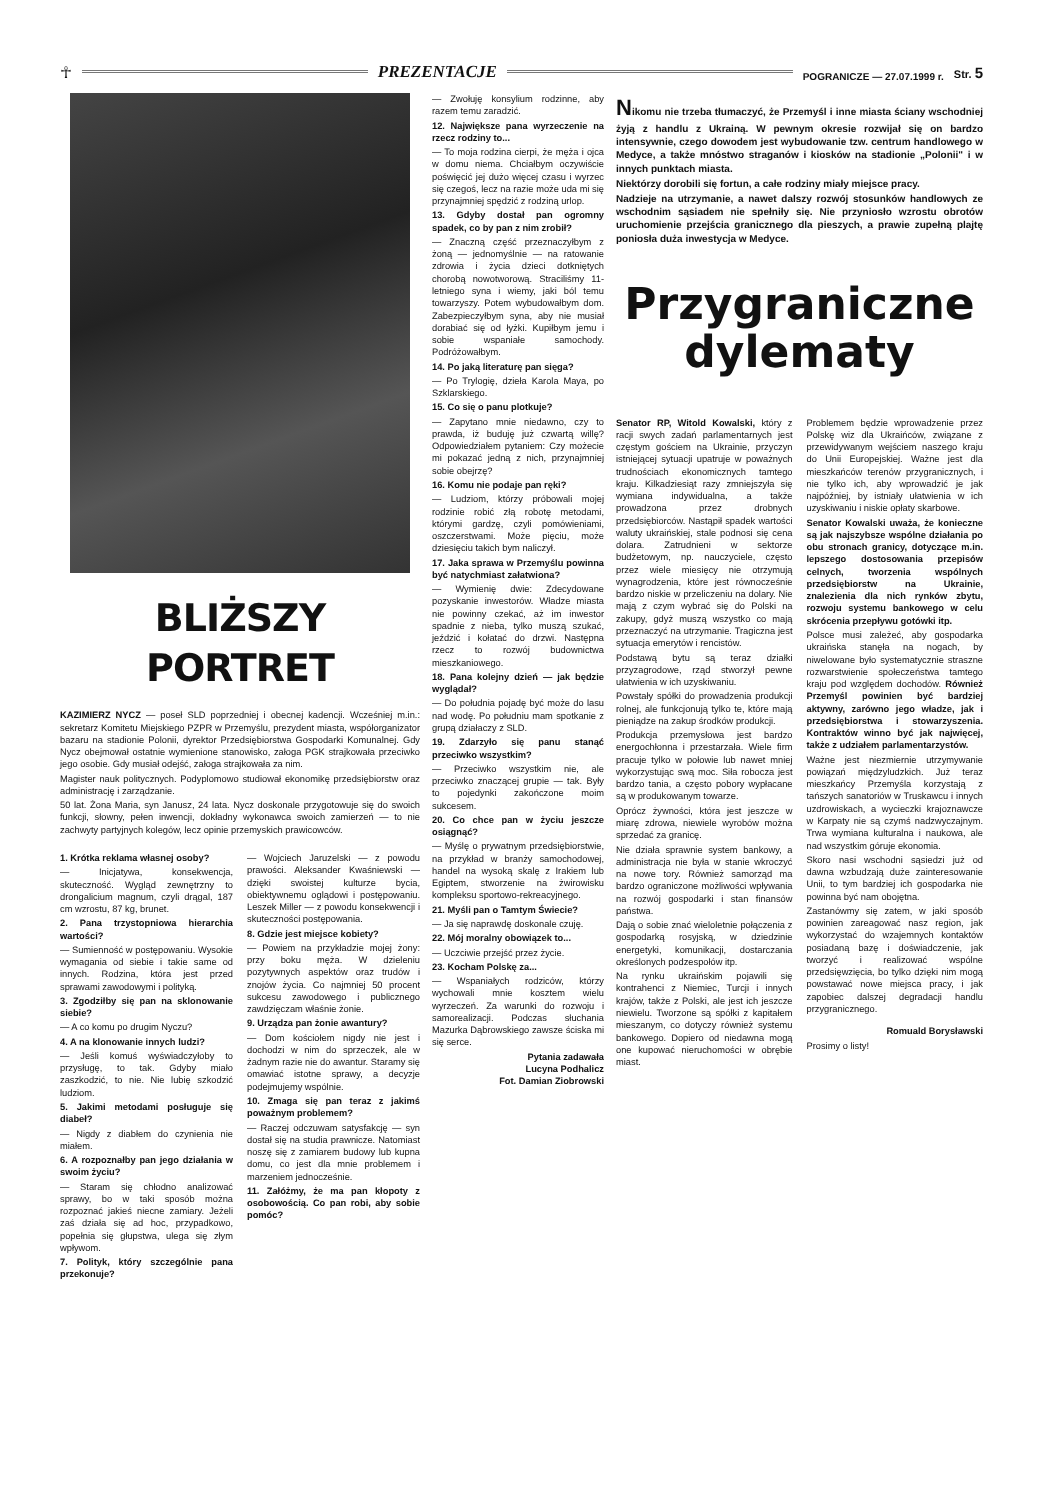☥
PREZENTACJE
POGRANICZE — 27.07.1999 r. Str. 5
BLIŻSZY PORTRET
KAZIMIERZ NYCZ — poseł SLD poprzedniej i obecnej kadencji. Wcześniej m.in.: sekretarz Komitetu Miejskiego PZPR w Przemyślu, prezydent miasta, współorganizator bazaru na stadionie Polonii, dyrektor Przedsiębiorstwa Gospodarki Komunalnej. Gdy Nycz obejmował ostatnie wymienione stanowisko, załoga PGK strajkowała przeciwko jego osobie. Gdy musiał odejść, załoga strajkowała za nim.
Magister nauk politycznych. Podyplomowo studiował ekonomikę przedsiębiorstw oraz administrację i zarządzanie.
50 lat. Żona Maria, syn Janusz, 24 lata. Nycz doskonale przygotowuje się do swoich funkcji, słowny, pełen inwencji, dokładny wykonawca swoich zamierzeń — to nie zachwyty partyjnych kolegów, lecz opinie przemyskich prawicowców.
1. Krótka reklama własnej osoby?
— Inicjatywa, konsekwencja, skuteczność. Wygląd zewnętrzny to drongalicium magnum, czyli drągal, 187 cm wzrostu, 87 kg, brunet.
2. Pana trzystopniowa hierarchia wartości?
— Sumienność w postępowaniu. Wysokie wymagania od siebie i takie same od innych. Rodzina, która jest przed sprawami zawodowymi i polityką.
3. Zgodziłby się pan na sklonowanie siebie?
— A co komu po drugim Nyczu?
4. A na klonowanie innych ludzi?
— Jeśli komuś wyświadczyłoby to przysługę, to tak. Gdyby miało zaszkodzić, to nie. Nie lubię szkodzić ludziom.
5. Jakimi metodami posługuje się diabeł?
— Nigdy z diabłem do czynienia nie miałem.
6. A rozpoznałby pan jego działania w swoim życiu?
— Staram się chłodno analizować sprawy, bo w taki sposób można rozpoznać jakieś niecne zamiary. Jeżeli zaś działa się ad hoc, przypadkowo, popełnia się głupstwa, ulega się złym wpływom.
7. Polityk, który szczególnie pana przekonuje?
— Wojciech Jaruzelski — z powodu prawości. Aleksander Kwaśniewski — dzięki swoistej kulturze bycia, obiektywnemu oglądowi i postępowaniu. Leszek Miller — z powodu konsekwencji i skuteczności postępowania.
8. Gdzie jest miejsce kobiety?
— Powiem na przykładzie mojej żony: przy boku męża. W dzieleniu pozytywnych aspektów oraz trudów i znojów życia. Co najmniej 50 procent sukcesu zawodowego i publicznego zawdzięczam właśnie żonie.
9. Urządza pan żonie awantury?
— Dom kościołem nigdy nie jest i dochodzi w nim do sprzeczek, ale w żadnym razie nie do awantur. Staramy się omawiać istotne sprawy, a decyzje podejmujemy wspólnie.
10. Zmaga się pan teraz z jakimś poważnym problemem?
— Raczej odczuwam satysfakcję — syn dostał się na studia prawnicze. Natomiast noszę się z zamiarem budowy lub kupna domu, co jest dla mnie problemem i marzeniem jednocześnie.
11. Załóżmy, że ma pan kłopoty z osobowością. Co pan robi, aby sobie pomóc?
— Zwołuję konsylium rodzinne, aby razem temu zaradzić.
12. Największe pana wyrzeczenie na rzecz rodziny to...
— To moja rodzina cierpi, że męża i ojca w domu niema. Chciałbym oczywiście poświęcić jej dużo więcej czasu i wyrzec się czegoś, lecz na razie może uda mi się przynajmniej spędzić z rodziną urlop.
13. Gdyby dostał pan ogromny spadek, co by pan z nim zrobił?
— Znaczną część przeznaczyłbym z żoną — jednomyślnie — na ratowanie zdrowia i życia dzieci dotkniętych chorobą nowotworową. Straciliśmy 11-letniego syna i wiemy, jaki ból temu towarzyszy. Potem wybudowałbym dom. Zabezpieczyłbym syna, aby nie musiał dorabiać się od łyżki. Kupiłbym jemu i sobie wspaniałe samochody. Podróżowałbym.
14. Po jaką literaturę pan sięga?
— Po Trylogię, dzieła Karola Maya, po Szklarskiego.
15. Co się o panu plotkuje?
— Zapytano mnie niedawno, czy to prawda, iż buduję już czwartą willę? Odpowiedziałem pytaniem: Czy możecie mi pokazać jedną z nich, przynajmniej sobie obejrzę?
16. Komu nie podaje pan ręki?
— Ludziom, którzy próbowali mojej rodzinie robić złą robotę metodami, którymi gardzę, czyli pomówieniami, oszczerstwami. Może pięciu, może dziesięciu takich bym naliczył.
17. Jaka sprawa w Przemyślu powinna być natychmiast załatwiona?
— Wymienię dwie: Zdecydowane pozyskanie inwestorów. Władze miasta nie powinny czekać, aż im inwestor spadnie z nieba, tylko muszą szukać, jeździć i kołatać do drzwi. Następna rzecz to rozwój budownictwa mieszkaniowego.
18. Pana kolejny dzień — jak będzie wyglądał?
— Do południa pojadę być może do lasu nad wodę. Po południu mam spotkanie z grupą działaczy z SLD.
19. Zdarzyło się panu stanąć przeciwko wszystkim?
— Przeciwko wszystkim nie, ale przeciwko znaczącej grupie — tak. Były to pojedynki zakończone moim sukcesem.
20. Co chce pan w życiu jeszcze osiągnąć?
— Myślę o prywatnym przedsiębiorstwie, na przykład w branży samochodowej, handel na wysoką skalę z Irakiem lub Egiptem, stworzenie na żwirowisku kompleksu sportowo-rekreacyjnego.
21. Myśli pan o Tamtym Świecie?
— Ja się naprawdę doskonale czuję.
22. Mój moralny obowiązek to...
— Uczciwie przejść przez życie.
23. Kocham Polskę za...
— Wspaniałych rodziców, którzy wychowali mnie kosztem wielu wyrzeczeń. Za warunki do rozwoju i samorealizacji. Podczas słuchania Mazurka Dąbrowskiego zawsze ściska mi się serce.
Pytania zadawała
Lucyna Podhalicz
Fot. Damian Ziobrowski
Nikomu nie trzeba tłumaczyć, że Przemyśl i inne miasta ściany wschodniej żyją z handlu z Ukrainą. W pewnym okresie rozwijał się on bardzo intensywnie, czego dowodem jest wybudowanie tzw. centrum handlowego w Medyce, a także mnóstwo straganów i kiosków na stadionie „Polonii" i w innych punktach miasta.
Niektórzy dorobili się fortun, a całe rodziny miały miejsce pracy.
Nadzieje na utrzymanie, a nawet dalszy rozwój stosunków handlowych ze wschodnim sąsiadem nie spełniły się. Nie przyniosło wzrostu obrotów uruchomienie przejścia granicznego dla pieszych, a prawie zupełną plajtę poniosła duża inwestycja w Medyce.
Przygraniczne
dylematy
Senator RP, Witold Kowalski, który z racji swych zadań parlamentarnych jest częstym gościem na Ukrainie, przyczyn istniejącej sytuacji upatruje w poważnych trudnościach ekonomicznych tamtego kraju. Kilkadziesiąt razy zmniejszyła się wymiana indywidualna, a także prowadzona przez drobnych przedsiębiorców. Nastąpił spadek wartości waluty ukraińskiej, stale podnosi się cena dolara. Zatrudnieni w sektorze budżetowym, np. nauczyciele, często przez wiele miesięcy nie otrzymują wynagrodzenia, które jest równocześnie bardzo niskie w przeliczeniu na dolary. Nie mają z czym wybrać się do Polski na zakupy, gdyż muszą wszystko co mają przeznaczyć na utrzymanie. Tragiczna jest sytuacja emerytów i rencistów.
Podstawą bytu są teraz działki przyzagrodowe, rząd stworzył pewne ułatwienia w ich uzyskiwaniu.
Powstały spółki do prowadzenia produkcji rolnej, ale funkcjonują tylko te, które mają pieniądze na zakup środków produkcji.
Produkcja przemysłowa jest bardzo energochłonna i przestarzała. Wiele firm pracuje tylko w połowie lub nawet mniej wykorzystując swą moc. Siła robocza jest bardzo tania, a często pobory wypłacane są w produkowanym towarze.
Oprócz żywności, która jest jeszcze w miarę zdrowa, niewiele wyrobów można sprzedać za granicę.
Nie działa sprawnie system bankowy, a administracja nie była w stanie wkroczyć na nowe tory. Również samorząd ma bardzo ograniczone możliwości wpływania na rozwój gospodarki i stan finansów państwa.
Dają o sobie znać wieloletnie połączenia z gospodarką rosyjską, w dziedzinie energetyki, komunikacji, dostarczania określonych podzespołów itp.
Na rynku ukraińskim pojawili się kontrahenci z Niemiec, Turcji i innych krajów, także z Polski, ale jest ich jeszcze niewielu. Tworzone są spółki z kapitałem mieszanym, co dotyczy również systemu bankowego. Dopiero od niedawna mogą one kupować nieruchomości w obrębie miast.
Problemem będzie wprowadzenie przez Polskę wiz dla Ukraińców, związane z przewidywanym wejściem naszego kraju do Unii Europejskiej. Ważne jest dla mieszkańców terenów przygranicznych, i nie tylko ich, aby wprowadzić je jak najpóźniej, by istniały ułatwienia w ich uzyskiwaniu i niskie opłaty skarbowe.
Senator Kowalski uważa, że konieczne są jak najszybsze wspólne działania po obu stronach granicy, dotyczące m.in. lepszego dostosowania przepisów celnych, tworzenia wspólnych przedsiębiorstw na Ukrainie, znalezienia dla nich rynków zbytu, rozwoju systemu bankowego w celu skrócenia przepływu gotówki itp.
Polsce musi zależeć, aby gospodarka ukraińska stanęła na nogach, by niwelowane było systematycznie straszne rozwarstwienie społeczeństwa tamtego kraju pod względem dochodów. Również Przemyśl powinien być bardziej aktywny, zarówno jego władze, jak i przedsiębiorstwa i stowarzyszenia. Kontraktów winno być jak najwięcej, także z udziałem parlamentarzystów.
Ważne jest niezmiernie utrzymywanie powiązań międzyludzkich. Już teraz mieszkańcy Przemyśla korzystają z tańszych sanatoriów w Truskawcu i innych uzdrowiskach, a wycieczki krajoznawcze w Karpaty nie są czymś nadzwyczajnym. Trwa wymiana kulturalna i naukowa, ale nad wszystkim góruje ekonomia.
Skoro nasi wschodni sąsiedzi już od dawna wzbudzają duże zainteresowanie Unii, to tym bardziej ich gospodarka nie powinna być nam obojętna.
Zastanówmy się zatem, w jaki sposób powinien zareagować nasz region, jak wykorzystać do wzajemnych kontaktów posiadaną bazę i doświadczenie, jak tworzyć i realizować wspólne przedsięwzięcia, bo tylko dzięki nim mogą powstawać nowe miejsca pracy, i jak zapobiec dalszej degradacji handlu przygranicznego.
Romuald Borysławski
Prosimy o listy!